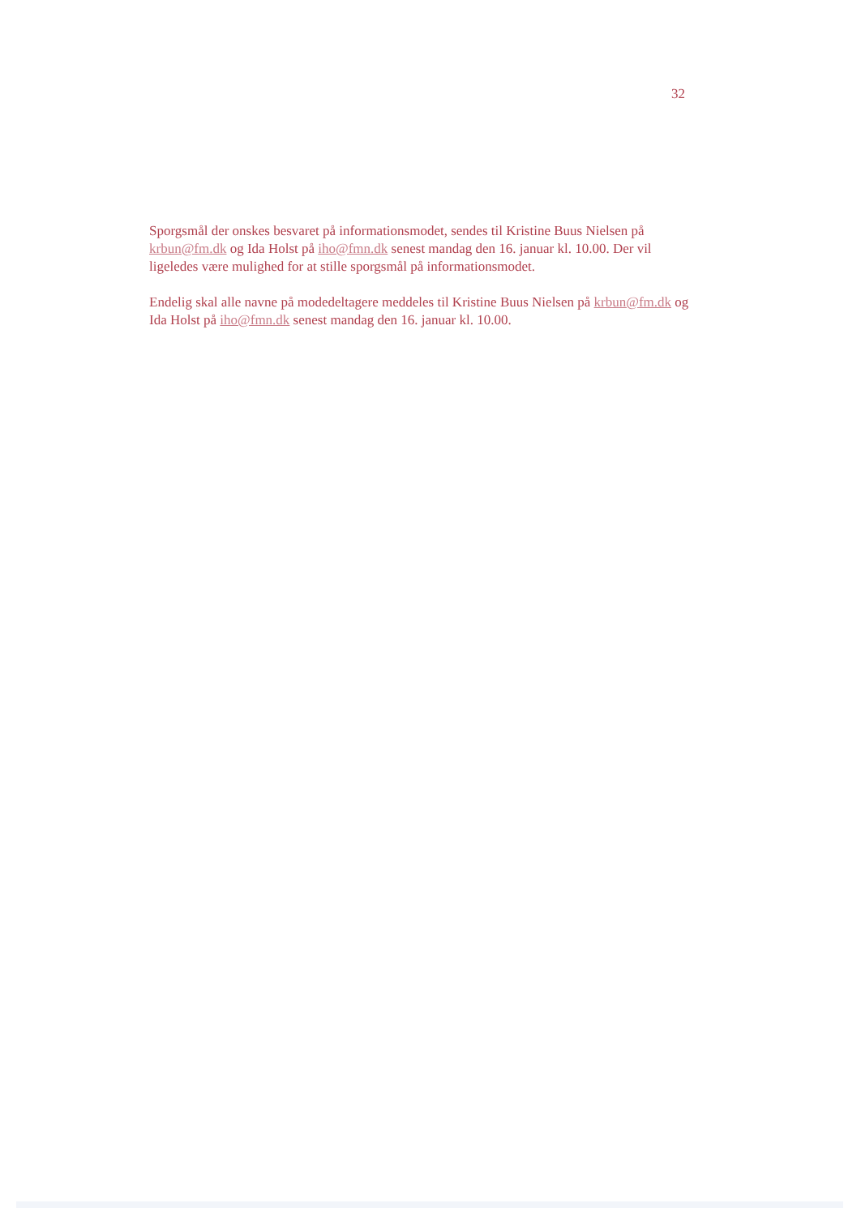32
Sporgsmål der onskes besvaret på informationsmodet, sendes til Kristine Buus Nielsen på krbun@fm.dk og Ida Holst på iho@fmn.dk senest mandag den 16. januar kl. 10.00. Der vil ligeledes være mulighed for at stille sporgsmål på informationsmodet.
Endelig skal alle navne på modedeltagere meddeles til Kristine Buus Nielsen på krbun@fm.dk og Ida Holst på iho@fmn.dk senest mandag den 16. januar kl. 10.00.